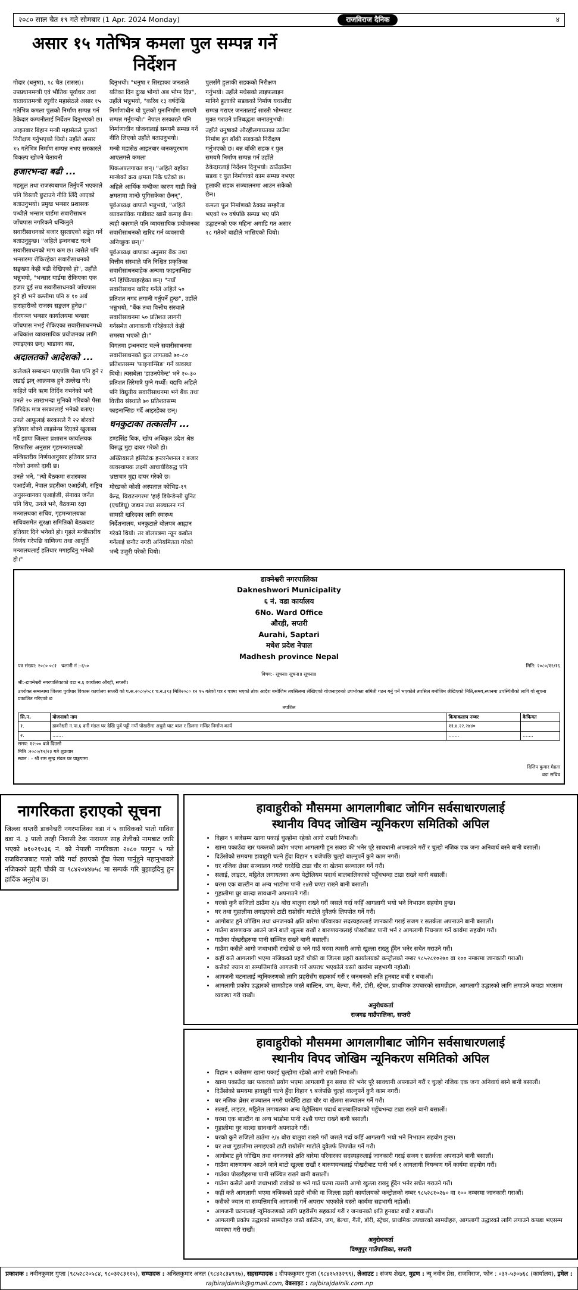२०८० साल चैत १९ गते सोमबार (1 Apr. 2024 Monday) राजविराज दैनिक ४
असार १५ गतेभित्र कमला पुल सम्पन्न गर्ने निर्देशन
गोदार (धनुषा), १८ चैत (रासस)। उपप्रधानमन्त्री एवं भौतिक पूर्वाधार तथा यातायातमन्त्री रघुवीर महासेठले असार १५ गतेभित्र कमला पुलको निर्माण सम्पन्न गर्न ठेकेदार कम्पनीलाई निर्देशन दिनुभएको छ।
आइतबार बिहान मन्त्री महासेठले पुलको निरीक्षण गर्नुभएको थियो। उहाँले असार १५ गतेभित्र निर्माण सम्पन्न नभए सरकारले विकल्प खोज्ने चेतावनी
हजारभन्दा बढी ...
महसुल तथा राजस्वबापत तिर्नुपर्ने भएकाले पनि विस्तारै छुटाउने नीति लिँदै आएको बताउनुभयो। प्रमुख भन्सार प्रशासक पन्थीले भन्सार यार्डमा सवारीसाधन जाँचपास नगरिकनै थन्किनुले सवारीसाधनको बजार सुस्ताएको सङ्केत गर्ने बताउनुहुन्छ। "अहिले इन्धनबाट चल्ने सवारीसाधनको माग कम छ। त्यसैले पनि भन्सारमा रोकिरहेका सवारीसाधनको सङ्ख्या केही बढी देखिएको हो", उहाँले भन्नुभयो, "भन्सार यार्डमा रोकिएका एक हजार दुई सय सवारीसाधनको जाँचपास हुने हो भने कम्तीमा पनि रु १० अर्ब हाराहारीको राजस्व सङ्कलन हुनेछ।"
वीरगञ्ज भन्सार कार्यालयमा भन्सार जाँचपास नभई रोकिएका सवारीसाधनमध्ये अधिकांश व्यावसायिक प्रयोजनका लागि ल्याइएका छन्। भाडाका बस,
अदालतको आदेशको ...
कलेजले सम्बन्धन पाएपछि पैसा पनि हुने र लडाई झन् आक्रमक हुने उल्लेख गरे।
कहिले पनि ऋण तिर्दिन नभनेको भन्दै उनले २० लाखभन्दा मुनिको गरिबको पैसा तिरिदेऊ मात्र सरकालाई भनेको बताए।
उनले आफूलाई सरकारले नै २२ बोरको हतियार बोक्ने लाइसेन्स दिएको खुलासा गर्दै झापा जिल्ला प्रशासन कार्यालयक सिफारिस अनुसार गृहमन्त्रालयको मन्त्रिस्तरीय निर्णयअनुसार हतियार प्राप्त गरेको उनको दाबी छ।
उनले भने, "त्यो बैठकमा सशस्त्रका एआईजी, नेपाल प्रहरीका एआईजी, राष्ट्रिय अनुसन्धानका एआईजी, सेनाका जर्नेल पनि थिए, उनले भने, बैठकमा रक्षा मन्त्रालयका सचिव, गृहमन्त्रालयका सचिवसमेत सुरक्षा समितिको बैठकबाट हतियार दिने भनेको हो। गृहले मन्त्रीस्तरीय निर्णय गरेपछि वाणिज्य तथा आपूर्ति मन्त्रालयलाई हतियार मगाइदिनु भनेको हो।"
दिनुभयो। "धनुषा र सिरहाका जनताले यतिका दिन दुःख भोग्यो अब भोग्न दिन्न", उहाँले भन्नुभयो, "करिब १३ वर्षदेखि निर्माणाधीन यो पुलको पुनःनिर्माण समयमै सम्पन्न गर्नुपर्‍यो।" नेपाल सरकारले पनि निर्माणाधीन योजनालाई समयमै सम्पन्न गर्ने नीति लिएको उहाँले बताउनुभयो।
मन्त्री महासेठ आइतबार जनकपुरधाम आएलगत्तै कमला
पिकअपलगायत छन्। "अहिले यहाँका मान्छेको क्रय क्षमता निकै घटेको छ। अहिले आर्थिक मन्दीका कारण गाडी किन्ने क्षमतामा मान्छे पुगिसकेका छैनन्", पूर्वअध्यक्ष थापाले भन्नुभयो, "अहिले व्यावसायिक गाडीबाट खासै कमाइ छैन। त्यही कारणले पनि व्यावसायिक प्रयोजनका सवारीसाधनको खरिद गर्न व्यवसायी अनिच्छुक छन्।"
पूर्वअध्यक्ष थापाका अनुसार बैंक तथा वित्तीय संस्थाले पनि निश्चित प्रकृतिका सवारीसाधनबाहेक अन्यमा फाइनान्सिङ गर्न हिच्किचाइरहेका छन्। "नयाँ सवारीसाधन खरिद गर्नेले अहिले ५० प्रतिशत नगद लगानी गर्नुपर्ने हुन्छ", उहाँले भन्नुभयो, "बैंक तथा वित्तीय संस्थाले सवारीसाधनमा ५० प्रतिशत लागनी गर्नसमेत आनाकानी गरिहेकाले केही समस्या भएको हो।"
विगतमा इन्धनबाट चल्ने सवारीसाधनमा सवारीसाधनको कुल लागतको ७०-८० प्रतिशतसम्म 'फाइनान्सिङ' गर्ने व्यवस्था थियो। त्यसबेला 'डाउनपेमेन्ट' भने २०-३० प्रतिशत तिरेमात्रै पुग्ने गर्थ्यो। यद्यपि अहिले पनि विद्युतीय सवारीसाधनमा भने बैंक तथा वित्तीय संस्थाले ७० प्रतिशतसम्म फाइनान्सिङ गर्दै आइरहेका छन्।
धनकुटाका तत्कालीन ...
डण्डसिंह बिक, खोप अधिकृत उदेश श्रेष्ठ विरुद्ध मुद्दा दायर गरेको हो।
अख्तियारले हस्पिटेक इन्टरनेशनल र बजार व्यवस्थापक लक्ष्मी आचार्यविरुद्ध पनि भ्रष्टाचार मुद्दा दायर गरेको छ।
मोरङको कोशी अस्पताल कोभिड-१९ केन्द्र, विराटनगरमा 'हाई डिपेन्डेन्सी युनिट (एचडियू) जडान तथा सञ्चालन गर्न सामग्री खरिदका लागि स्वास्थ्य निर्देशनालय, धनकुटाले बोलपत्र आह्वान गरेको थियो। तर बोलपत्रमा न्यून कबोल गर्नेलाई छनौट नगरी अनियमितता गरेको भन्दै उजुरी परेको थियो।
पुलसँगै हुलाकी सडकको निरीक्षण गर्नुभयो। उहाँले मधेसको लाइफलाइन मानिने हुलाकी सडकको निर्माण यथाशीघ्र सम्पन्न गराएर जनतालाई सास्ती भोग्नबाट मुक्त गराउने प्रतिबद्धता जनाउनुभयो।
उहाँले धनुषाको औरहीलगायतका ठाउँमा निर्माण हुन बाँकी सडकको निरीक्षण गर्नुभएको छ। बन्न बाँकी सडक र पुल समयमै निर्माण सम्पन्न गर्न उहाँले ठेकेदारलाई निर्देशन दिनुभयो। ठाउँठाउँमा सडक र पुल निर्माणको काम सम्पन्न नभएर हुलाकी सडक सञ्चालनमा आउन सकेको छैन।
कमला पुल निर्माणको ठेक्का सम्झौता भएको १० वर्षपछि सम्पन्न भए पनि उद्घाटनको एक महिना अगाडि गत असार १८ गतेको बाढीले भासिएको थियो।
डाक्नेश्वरी नगरपालिका
Dakneshwori Municipality
६ नं. वडा कार्यालय
6No. Ward Office
औरही, सप्तरी
Aurahi, Saptari
मधेश प्रदेश नेपाल
Madhesh province Nepal
पत्र संख्या: २०८० ०८१ चलानी नं :-६५० मिति: २०८०/१२/१६
विषय:- सूचना। सूचना॥ सूचना॥
श्री:-डाक्नेश्वरी नगरपालिकाको वडा न.६ कार्यालय औरही, सप्तरी।
उपरोक्त सम्बन्धमा जिल्ला पुर्वाधार विकास कार्यालय सप्तरी को प.स.२०८०/०८१ च.न.३९३ मिति२०८० १२ १५ गतेको पत्र र पत्रमा भएको तोक आदेश बमोजिम तपसिलमा लेखिएको योजनाहरुको उपभोक्ता समिती गठन गर्नु पर्ने भएकोले तपसिल बमोजिम लेखिएको मिति,समय,स्थानमा उपस्थितीको लागि यो सूचना प्रकाशित गरिएको छ
तपशिल
| सि.न. | योजनाको नाम | कियाकलाप नम्बर | कैफियत |
| --- | --- | --- | --- |
| १. | डाक्नेश्वरी न.पा.६ दनी मंडल घर देखि पुर्व पट्टी नयाँ पोखरीमा अधुरो घाट बाल र डिलमा मन्दिर निर्माण कार्य | ११.४.२२.२७४० | |
| २. | ....... | ....... | ....... |
समय: १२:०० बजे दिउसो
मिति :२०८०/१२/२३ गते शुक्रवार
स्थान : - श्री राम सुन्द्र मंडल घर प्राङ्गणमा
दिलिप कुमार मेहता
वडा सचिव
नागरिकता हराएको सूचना
जिल्ला सप्तरी डाक्नेश्वरी नगरपालिका वडा नं ५ साविकको पातो गाविस वडा नं. ३ पातो तरही निवासी टेक नारायण साह तेलीको नामबाट जारि भएको ७१०२१०३६ नं. को नेपाली नागरिकता २०८० फागुन ५ गते राजविराजबाट पातो जाँदै गर्दा हराएको हुँदा फेला पार्नुहुने महानुभावले नजिकको प्रहरी चौकी वा ९८४२०४४७५८ मा सम्पर्क गरि बुझाइदिनु हुन हार्दिक अनुरोध छ।
हावाहुरीको मौसममा आगलागीबाट जोगिन सर्वसाधारणलाई
स्थानीय विपद जोखिम न्यूनिकरण समितिको अपिल
विहान ९ बजेसम्म खाना पकाई चुल्होमा रहेको आगो राम्ररी निभाऔं।
खाना पकाउँदा खर पत्करको प्रयोग भएमा आगलागी हुन सक्छ की भनेर पूरै सावधानी अपनाउने गरौं र चुल्हो नजिक एक जना अनिवार्य बस्ने बानी बसालौं।
दिउँसोको समयमा हावाहुरी चल्ने हुँदा विहान ९ बजेपछि चुल्हो बाल्नुपर्ने कुनै काम नगरौं।
घर नजिक थ्रेसर सञ्चालन नगरी घरदेखि टाढा चौर वा खेतमा सञ्चालन गर्ने गरौं।
सलाई, लाइटर, मट्टितेल लगायतका अन्य पेट्रोलियम पदार्थ बालबालिकाको पहुँचभन्दा टाढा राख्ने बानी बसालौं।
घरमा एक बाल्टीन वा अन्य भाडोमा पानी २४सै घण्टा राख्ने बानी बसालौं।
गुहालीमा घुर बाल्दा सावधानी अपनाउने गरौं।
घरको कुनै सजिलो ठाउँमा २/४ बोरा बालुवा राख्ने गरौं जसले गर्दा कहिँ आगलागी भयो भने निभाउन सहयोग हुन्छ।
घर तथा गुहालीमा लगाइएको टाटी राम्रोसँग माटोले दुवैतर्फ लिपपोत गर्ने गरौं।
आगोबाट हुने जोखिम तथा धनजनको क्षति बारेमा परिवारका सदस्यहरुलाई जानकारी गराई सजग र सतर्कता अपनाउने बानी बसालौं।
गाउँमा बारुणयन्त्र आउने जाने बाटो खुल्ला राखौं र बारुणयन्त्रलाई पोखरीबाट पानी भर्न र आगलागी नियन्त्रण गर्ने कार्यमा सहयोग गरौं।
गाउँका पोखरीहरुमा पानी सञ्चित राख्ने बानी बसालौं।
गाउँमा कसैले आगो जथाभावी राखेको छ भने गाउँ घरमा त्यसरी आगो खुल्ला राख्नु हुँदैन भनेर सचेत गराउने गरौं।
कहीं कतै आगलागी भएमा नजिकको प्रहरी चौकी वा जिल्ला प्रहरी कार्यालयको कन्ट्रोलको नम्बर ९८५२८१०२७० वा १०० नम्बरमा जानकारी गराऔं।
कसैको ज्यान वा सम्पत्तिमाथि आगजनी गर्ने अपराध भएकोले यस्तो कार्यमा सहभागी नहोऔं।
आगजनी घटनालाई न्यूनिकरणको लागि प्रहरीसँग सहकार्य गरौं र जनधनको क्षति हुनबाट बचौं र बचाऔं।
आगलागी प्रकोप उद्धारको सामग्रीहरु जस्तै बाल्टिन, जग, बेल्चा, गैंती, डोरी, स्ट्रेचर, प्राथमिक उपचारको सामग्रीहरु, आगलागी उद्धारको लागि लगाउने कपडा भएसम्म व्यवस्था गरी राखौं।
अनुरोधकर्ता
राजगढ गाउँपालिका, सप्तरी
हावाहुरीको मौसममा आगलागीबाट जोगिन सर्वसाधारणलाई
स्थानीय विपद जोखिम न्यूनिकरण समितिको अपिल
विहान ९ बजेसम्म खाना पकाई चुल्होमा रहेको आगो राम्ररी निभाऔं।
खाना पकाउँदा खर पत्करको प्रयोग भएमा आगलागी हुन सक्छ की भनेर पूरै सावधानी अपनाउने गरौं र चुल्हो नजिक एक जना अनिवार्य बस्ने बानी बसालौं।
दिउँसोको समयमा हावाहुरी चल्ने हुँदा विहान ९ बजेपछि चुल्हो बाल्नुपर्ने कुनै काम नगरौं।
घर नजिक थ्रेसर सञ्चालन नगरी घरदेखि टाढा चौर वा खेतमा सञ्चालन गर्ने गरौं।
सलाई, लाइटर, मट्टितेल लगायतका अन्य पेट्रोलियम पदार्थ बालबालिकाको पहुँचभन्दा टाढा राख्ने बानी बसालौं।
घरमा एक बाल्टीन वा अन्य भाडोमा पानी २४सै घण्टा राख्ने बानी बसालौं।
गुहालीमा घुर बाल्दा सावधानी अपनाउने गरौं।
घरको कुनै सजिलो ठाउँमा २/४ बोरा बालुवा राख्ने गरौं जसले गर्दा कहिँ आगलागी भयो भने निभाउन सहयोग हुन्छ।
घर तथा गुहालीमा लगाइएको टाटी राम्रोसँग माटोले दुवैतर्फ लिपपोत गर्ने गरौं।
आगोबाट हुने जोखिम तथा धनजनको क्षति बारेमा परिवारका सदस्यहरुलाई जानकारी गराई सजग र सतर्कता अपनाउने बानी बसालौं।
गाउँमा बारुणयन्त्र आउने जाने बाटो खुल्ला राखौं र बारुणयन्त्रलाई पोखरीबाट पानी भर्न र आगलागी नियन्त्रण गर्ने कार्यमा सहयोग गरौं।
गाउँका पोखरीहरुमा पानी सञ्चित राख्ने बानी बसालौं।
गाउँमा कसैले आगो जथाभावी राखेको छ भने गाउँ घरमा त्यसरी आगो खुल्ला राख्नु हुँदैन भनेर सचेत गराउने गरौं।
कहीं कतै आगलागी भएमा नजिकको प्रहरी चौकी वा जिल्ला प्रहरी कार्यालयको कन्ट्रोलको नम्बर ९८५२८१०२७० वा १०० नम्बरमा जानकारी गराऔं।
कसैको ज्यान वा सम्पत्तिमाथि आगजनी गर्ने अपराध भएकोले यस्तो कार्यमा सहभागी नहोऔं।
आगजनी घटनालाई न्यूनिकरणको लागि प्रहरीसँग सहकार्य गरौं र जनधनको क्षति हुनबाट बचौं र बचाऔं।
आगलागी प्रकोप उद्धारको सामग्रीहरु जस्तै बाल्टिन, जग, बेल्चा, गैंती, डोरी, स्ट्रेचर, प्राथमिक उपचारको सामग्रीहरु, आगलागी उद्धारको लागि लगाउने कपडा भएसम्म व्यवस्था गरी राखौं।
अनुरोधकर्ता
विष्णुपुर गाउँपालिका, सप्तरी
प्रकाशक : नवीनकुमार गुप्ता (९८५२८२०५८४, ९८०३२८३११५), सम्पादक : अनिलकुमार अनल (९८४२८३४९१७), सहसम्पादक : दीपककुमार गुप्ता (९८४१५१३२९९), लेआउट : संजय शेखर, मुद्रण : न्यू नवीन प्रेस, राजविराज, फोन : ०३१-५३०७६८ (कार्यालय), इमेल : rajbirajdainik@gmail.com, वेबसाइट : rajbirajdainik.com.np